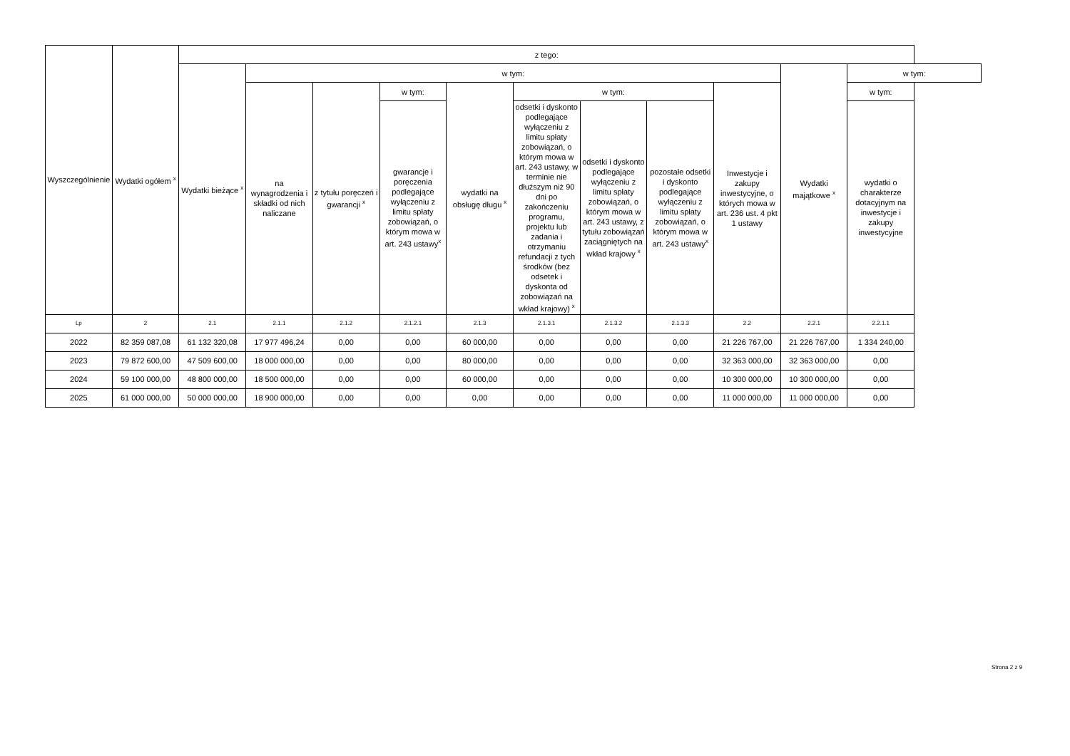| Wyszczególnienie | Wydatki ogółem <sup>x</sup> | z tego: | | | | | | | | | | |
| --- | --- | --- | --- | --- | --- | --- | --- | --- | --- | --- | --- | --- |
| | | Wydatki bieżące <sup>x</sup> | w tym: | | | | | | | | Wydatki majątkowe <sup>x</sup> | w tym: |
| | | | na wynagrodzenia i składki od nich naliczane | z tytułu poręczeń i gwarancji <sup>x</sup> | w tym: | wydatki na obsługę długu <sup>x</sup> | w tym: | | | Inwestycje i zakupy inwestycyjne, o których mowa w art. 236 ust. 4 pkt 1 ustawy | | w tym: |
| | | | | | gwarancje i poręczenia podlegające wyłączeniu z limitu spłaty zobowiązań, o którym mowa w art. 243 ustawy<sup>x</sup> | | odsetki i dyskonto podlegające wyłączeniu z limitu spłaty zobowiązań, o którym mowa w art. 243 ustawy, w terminie nie dłuższym niż 90 dni po zakończeniu programu, projektu lub zadania i otrzymaniu refundacji z tych środków (bez odsetek i dyskonta od zobowiązań na wkład krajowy) <sup>x</sup> | odsetki i dyskonto podlegające wyłączeniu z limitu spłaty zobowiązań, o którym mowa w art. 243 ustawy, z tytułu zobowiązań zaciągniętych na wkład krajowy <sup>x</sup> | pozostałe odsetki i dyskonto podlegające wyłączeniu z limitu spłaty zobowiązań, o którym mowa w art. 243 ustawy<sup>x</sup> | | | wydatki o charakterze dotacyjnym na inwestycje i zakupy inwestycyjne |
| Lp | 2 | 2.1 | 2.1.1 | 2.1.2 | 2.1.2.1 | 2.1.3 | 2.1.3.1 | 2.1.3.2 | 2.1.3.3 | 2.2 | 2.2.1 | 2.2.1.1 |
| 2022 | 82 359 087,08 | 61 132 320,08 | 17 977 496,24 | 0,00 | 0,00 | 60 000,00 | 0,00 | 0,00 | 0,00 | 21 226 767,00 | 21 226 767,00 | 1 334 240,00 |
| 2023 | 79 872 600,00 | 47 509 600,00 | 18 000 000,00 | 0,00 | 0,00 | 80 000,00 | 0,00 | 0,00 | 0,00 | 32 363 000,00 | 32 363 000,00 | 0,00 |
| 2024 | 59 100 000,00 | 48 800 000,00 | 18 500 000,00 | 0,00 | 0,00 | 60 000,00 | 0,00 | 0,00 | 0,00 | 10 300 000,00 | 10 300 000,00 | 0,00 |
| 2025 | 61 000 000,00 | 50 000 000,00 | 18 900 000,00 | 0,00 | 0,00 | 0,00 | 0,00 | 0,00 | 0,00 | 11 000 000,00 | 11 000 000,00 | 0,00 |
Strona 2 z 9